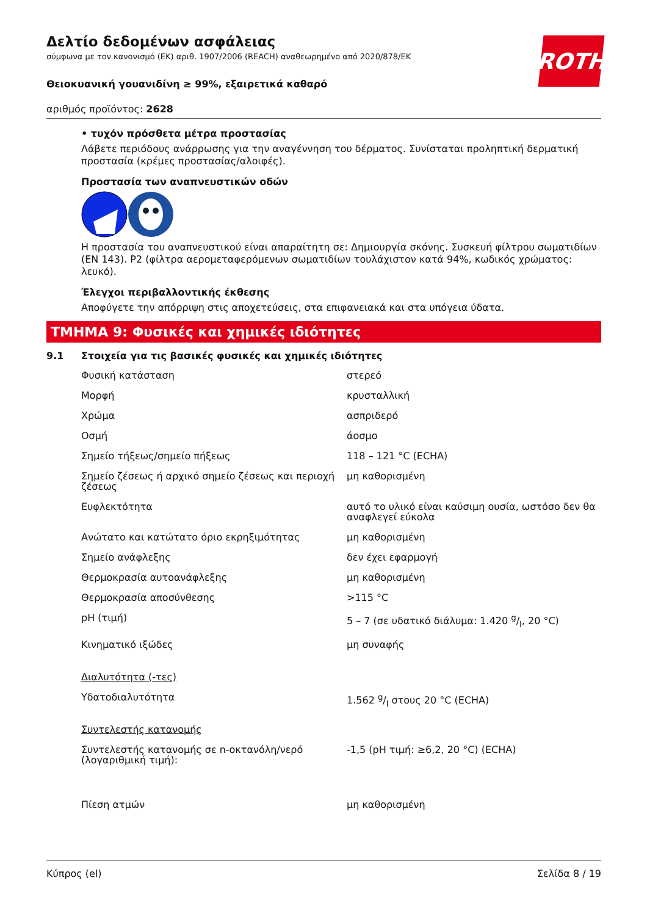ROTH
Δελτίο δεδομένων ασφάλειας
σύμφωνα με τον κανονισμό (ΕΚ) αριθ. 1907/2006 (REACH) αναθεωρημένο από 2020/878/ΕΚ
Θειοκυανική γουανιδίνη ≥ 99%, εξαιρετικά καθαρό
αριθμός προϊόντος: 2628
• τυχόν πρόσθετα μέτρα προστασίας
Λάβετε περιόδους ανάρρωσης για την αναγέννηση του δέρματος. Συνίσταται προληπτική δερματική προστασία (κρέμες προστασίας/αλοιφές).
Προστασία των αναπνευστικών οδών
Η προστασία του αναπνευστικού είναι απαραίτητη σε: Δημιουργία σκόνης. Συσκευή φίλτρου σωματιδίων (EN 143). P2 (φίλτρα αερομεταφερόμενων σωματιδίων τουλάχιστον κατά 94%, κωδικός χρώματος: λευκό).
Έλεγχοι περιβαλλοντικής έκθεσης
Αποφύγετε την απόρριψη στις αποχετεύσεις, στα επιφανειακά και στα υπόγεια ύδατα.
ΤΜΗΜΑ 9: Φυσικές και χημικές ιδιότητες
9.1 Στοιχεία για τις βασικές φυσικές και χημικές ιδιότητες
| Φυσική κατάσταση | στερεό |
| Μορφή | κρυσταλλική |
| Χρώμα | ασπριδερό |
| Οσμή | άοσμο |
| Σημείο τήξεως/σημείο πήξεως | 118 – 121 °C (ECHA) |
| Σημείο ζέσεως ή αρχικό σημείο ζέσεως και περιοχή ζέσεως | μη καθορισμένη |
| Ευφλεκτότητα | αυτό το υλικό είναι καύσιμη ουσία, ωστόσο δεν θα αναφλεγεί εύκολα |
| Ανώτατο και κατώτατο όριο εκρηξιμότητας | μη καθορισμένη |
| Σημείο ανάφλεξης | δεν έχει εφαρμογή |
| Θερμοκρασία αυτοανάφλεξης | μη καθορισμένη |
| Θερμοκρασία αποσύνθεσης | >115 °C |
| pH (τιμή) | 5 – 7 (σε υδατικό διάλυμα: 1.420 g/l, 20 °C) |
| Κινηματικό ιξώδες | μη συναφής |
| Διαλυτότητα (-τες) | |
| Υδατοδιαλυτότητα | 1.562 g/l στους 20 °C (ECHA) |
| Συντελεστής κατανομής | |
| Συντελεστής κατανομής σε n-οκτανόλη/νερό (λογαριθμική τιμή): | -1,5 (pH τιμή: ≥6,2, 20 °C) (ECHA) |
| Πίεση ατμών | μη καθορισμένη |
Κύπρος (el) Σελίδα 8 / 19